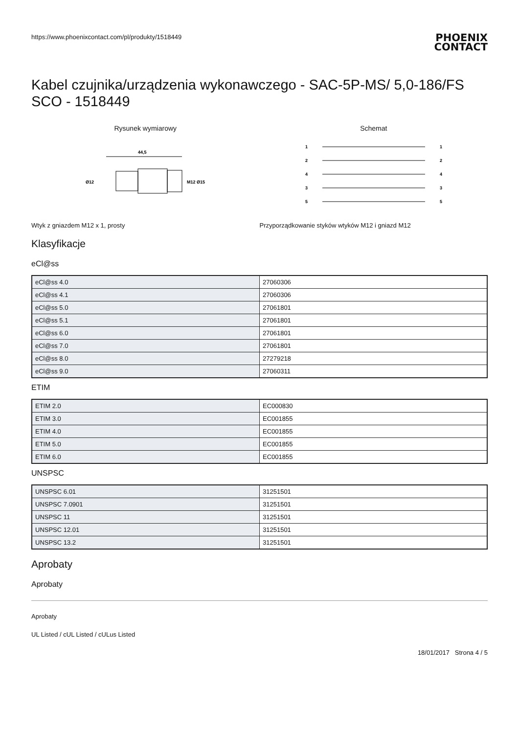https://www.phoenixcontact.com/pl/produkty/1518449
PHOENIX
CONTACT
Kabel czujnika/urządzenia wykonawczego - SAC-5P-MS/ 5,0-186/FS SCO - 1518449
Rysunek wymiarowy
44,5
Ø12
M12 Ø15
Schemat
1
2
4
3
5
1
2
4
3
5
Wtyk z gniazdem M12 x 1, prosty
Przyporządkowanie styków wtyków M12 i gniazd M12
Klasyfikacje
eCl@ss
| eCl@ss 4.0 | 27060306 |
| eCl@ss 4.1 | 27060306 |
| eCl@ss 5.0 | 27061801 |
| eCl@ss 5.1 | 27061801 |
| eCl@ss 6.0 | 27061801 |
| eCl@ss 7.0 | 27061801 |
| eCl@ss 8.0 | 27279218 |
| eCl@ss 9.0 | 27060311 |
ETIM
| ETIM 2.0 | EC000830 |
| ETIM 3.0 | EC001855 |
| ETIM 4.0 | EC001855 |
| ETIM 5.0 | EC001855 |
| ETIM 6.0 | EC001855 |
UNSPSC
| UNSPSC 6.01 | 31251501 |
| UNSPSC 7.0901 | 31251501 |
| UNSPSC 11 | 31251501 |
| UNSPSC 12.01 | 31251501 |
| UNSPSC 13.2 | 31251501 |
Aprobaty
Aprobaty
Aprobaty
UL Listed / cUL Listed / cULus Listed
18/01/2017 Strona 4 / 5